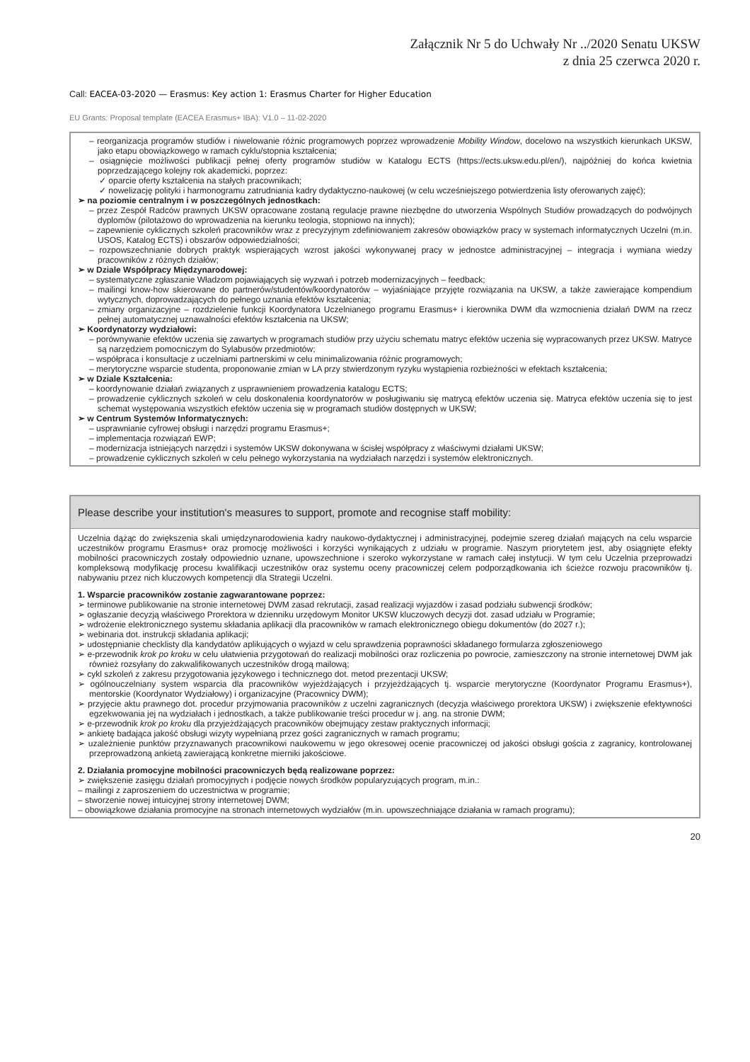Załącznik Nr 5 do Uchwały Nr ../2020 Senatu UKSW
z dnia 25 czerwca 2020 r.
Call: EACEA-03-2020 — Erasmus: Key action 1: Erasmus Charter for Higher Education
EU Grants: Proposal template (EACEA Erasmus+ IBA): V1.0 – 11-02-2020
– reorganizacja programów studiów i niwelowanie różnic programowych poprzez wprowadzenie Mobility Window, docelowo na wszystkich kierunkach UKSW, jako etapu obowiązkowego w ramach cyklu/stopnia kształcenia;
– osiągnięcie możliwości publikacji pełnej oferty programów studiów w Katalogu ECTS (https://ects.uksw.edu.pl/en/), najpóźniej do końca kwietnia poprzedzającego kolejny rok akademicki, poprzez:
✓ oparcie oferty kształcenia na stałych pracownikach;
✓ nowelizację polityki i harmonogramu zatrudniania kadry dydaktyczno-naukowej (w celu wcześniejszego potwierdzenia listy oferowanych zajęć);
➢ na poziomie centralnym i w poszczególnych jednostkach:
– przez Zespół Radców prawnych UKSW opracowane zostaną regulacje prawne niezbędne do utworzenia Wspólnych Studiów prowadzących do podwójnych dyplomów (pilotażowo do wprowadzenia na kierunku teologia, stopniowo na innych);
– zapewnienie cyklicznych szkoleń pracowników wraz z precyzyjnym zdefiniowaniem zakresów obowiązków pracy w systemach informatycznych Uczelni (m.in. USOS, Katalog ECTS) i obszarów odpowiedzialności;
– rozpowszechnianie dobrych praktyk wspierających wzrost jakości wykonywanej pracy w jednostce administracyjnej – integracja i wymiana wiedzy pracowników z różnych działów;
➢ w Dziale Współpracy Międzynarodowej:
– systematyczne zgłaszanie Władzom pojawiających się wyzwań i potrzeb modernizacyjnych – feedback;
– mailingi know-how skierowane do partnerów/studentów/koordynatorów – wyjaśniające przyjęte rozwiązania na UKSW, a także zawierające kompendium wytycznych, doprowadzających do pełnego uznania efektów kształcenia;
– zmiany organizacyjne – rozdzielenie funkcji Koordynatora Uczelnianego programu Erasmus+ i kierownika DWM dla wzmocnienia działań DWM na rzecz pełnej automatycznej uznawalności efektów kształcenia na UKSW;
➢ Koordynatorzy wydziałowi:
– porównywanie efektów uczenia się zawartych w programach studiów przy użyciu schematu matryc efektów uczenia się wypracowanych przez UKSW. Matryce są narzędziem pomocniczym do Sylabusów przedmiotów;
– współpraca i konsultacje z uczelniami partnerskimi w celu minimalizowania różnic programowych;
– merytoryczne wsparcie studenta, proponowanie zmian w LA przy stwierdzonym ryzyku wystąpienia rozbieżności w efektach kształcenia;
➢ w Dziale Kształcenia:
– koordynowanie działań związanych z usprawnieniem prowadzenia katalogu ECTS;
– prowadzenie cyklicznych szkoleń w celu doskonalenia koordynatorów w posługiwaniu się matrycą efektów uczenia się. Matryca efektów uczenia się to jest schemat występowania wszystkich efektów uczenia się w programach studiów dostępnych w UKSW;
➢ w Centrum Systemów Informatycznych:
– usprawnianie cyfrowej obsługi i narzędzi programu Erasmus+;
– implementacja rozwiązań EWP;
– modernizacja istniejących narzędzi i systemów UKSW dokonywana w ścisłej współpracy z właściwymi działami UKSW;
– prowadzenie cyklicznych szkoleń w celu pełnego wykorzystania na wydziałach narzędzi i systemów elektronicznych.
Please describe your institution's measures to support, promote and recognise staff mobility:
Uczelnia dążąc do zwiększenia skali umiędzynarodowienia kadry naukowo-dydaktycznej i administracyjnej, podejmie szereg działań mających na celu wsparcie uczestników programu Erasmus+ oraz promocję możliwości i korzyści wynikających z udziału w programie. Naszym priorytetem jest, aby osiągnięte efekty mobilności pracowniczych zostały odpowiednio uznane, upowszechnione i szeroko wykorzystane w ramach całej instytucji. W tym celu Uczelnia przeprowadzi kompleksową modyfikację procesu kwalifikacji uczestników oraz systemu oceny pracowniczej celem podporządkowania ich ścieżce rozwoju pracowników tj. nabywaniu przez nich kluczowych kompetencji dla Strategii Uczelni.
1. Wsparcie pracowników zostanie zagwarantowane poprzez:
➢ terminowe publikowanie na stronie internetowej DWM zasad rekrutacji, zasad realizacji wyjazdów i zasad podziału subwencji środków;
➢ ogłaszanie decyzją właściwego Prorektora w dzienniku urzędowym Monitor UKSW kluczowych decyzji dot. zasad udziału w Programie;
➢ wdrożenie elektronicznego systemu składania aplikacji dla pracowników w ramach elektronicznego obiegu dokumentów (do 2027 r.);
➢ webinaria dot. instrukcji składania aplikacji;
➢ udostępnianie checklisty dla kandydatów aplikujących o wyjazd w celu sprawdzenia poprawności składanego formularza zgłoszeniowego
➢ e-przewodnik krok po kroku w celu ułatwienia przygotowań do realizacji mobilności oraz rozliczenia po powrocie, zamieszczony na stronie internetowej DWM jak również rozsyłany do zakwalifikowanych uczestników drogą mailową;
➢ cykl szkoleń z zakresu przygotowania językowego i technicznego dot. metod prezentacji UKSW;
➢ ogólnouczelniany system wsparcia dla pracowników wyjeżdżających i przyjeżdżających tj. wsparcie merytoryczne (Koordynator Programu Erasmus+), mentorskie (Koordynator Wydziałowy) i organizacyjne (Pracownicy DWM);
➢ przyjęcie aktu prawnego dot. procedur przyjmowania pracowników z uczelni zagranicznych (decyzja właściwego prorektora UKSW) i zwiększenie efektywności egzekwowania jej na wydziałach i jednostkach, a także publikowanie treści procedur w j. ang. na stronie DWM;
➢ e-przewodnik krok po kroku dla przyjeżdżających pracowników obejmujący zestaw praktycznych informacji;
➢ ankietę badająca jakość obsługi wizyty wypełnianą przez gości zagranicznych w ramach programu;
➢ uzależnienie punktów przyznawanych pracownikowi naukowemu w jego okresowej ocenie pracowniczej od jakości obsługi gościa z zagranicy, kontrolowanej przeprowadzoną ankietą zawierającą konkretne mierniki jakościowe.
2. Działania promocyjne mobilności pracowniczych będą realizowane poprzez:
➢ zwiększenie zasięgu działań promocyjnych i podjęcie nowych środków popularyzujących program, m.in.:
– mailingi z zaproszeniem do uczestnictwa w programie;
– stworzenie nowej intuicyjnej strony internetowej DWM;
– obowiązkowe działania promocyjne na stronach internetowych wydziałów (m.in. upowszechniające działania w ramach programu);
20